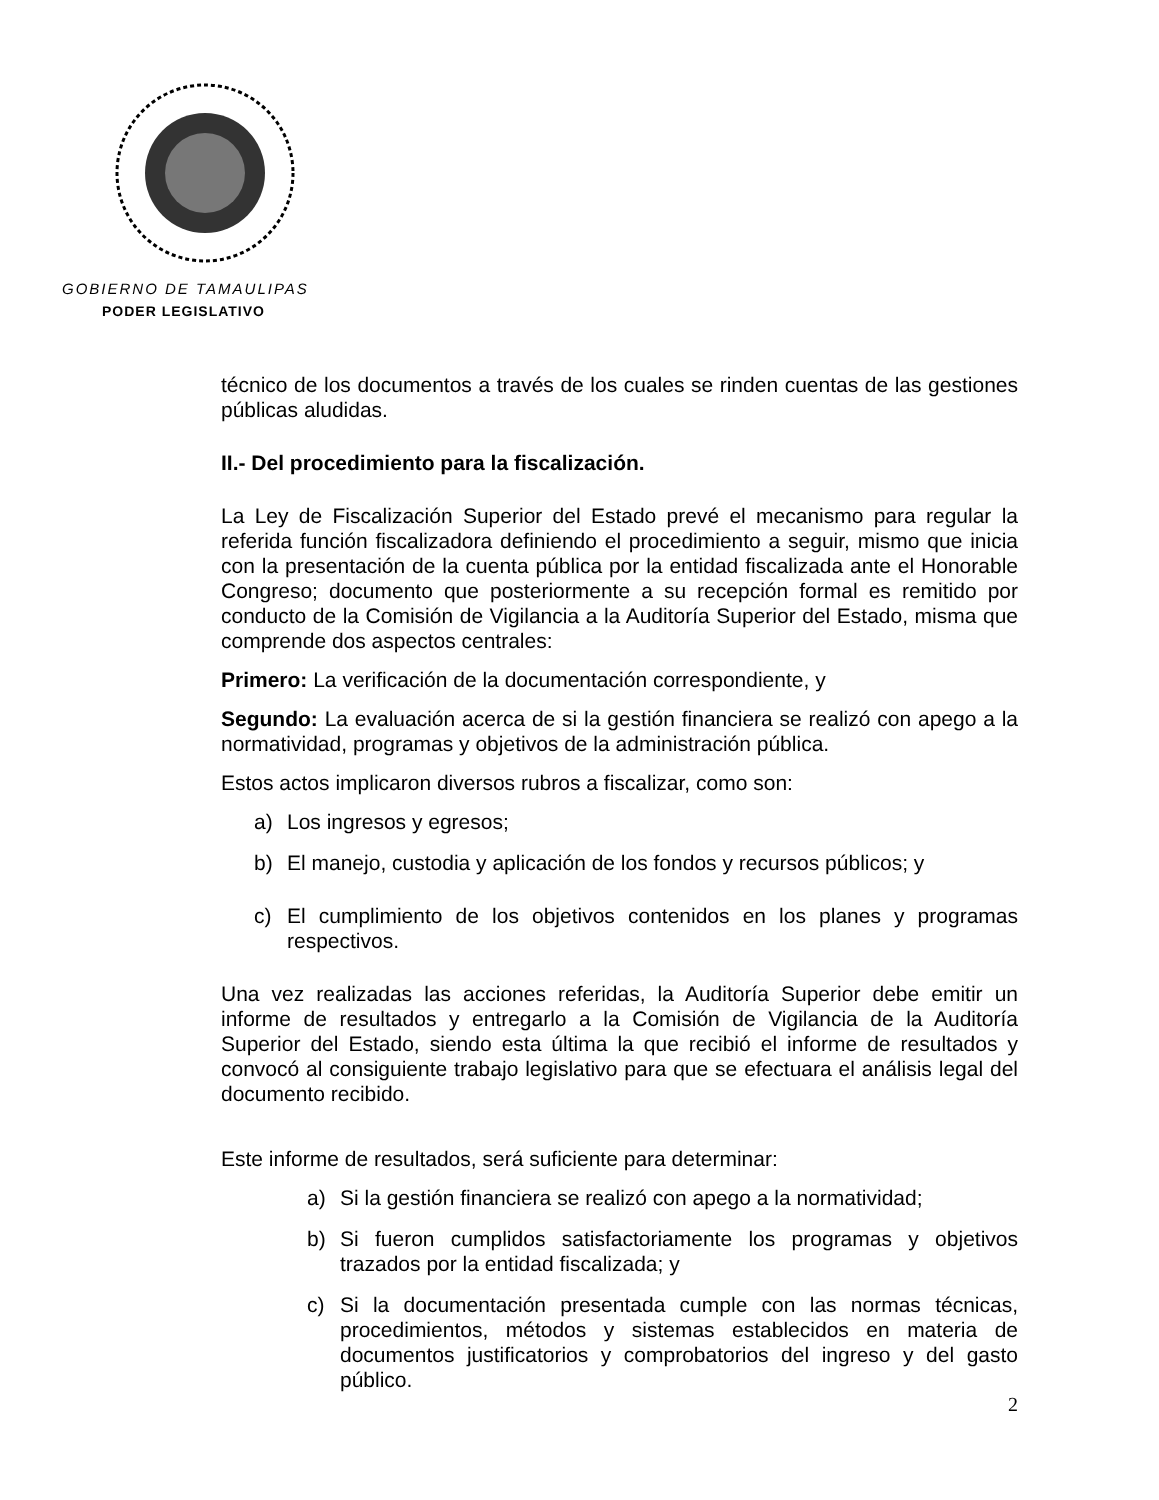GOBIERNO DE TAMAULIPAS
PODER LEGISLATIVO
técnico de los documentos a través de los cuales se rinden cuentas de las gestiones públicas aludidas.
II.- Del procedimiento para la fiscalización.
La Ley de Fiscalización Superior del Estado prevé el mecanismo para regular la referida función fiscalizadora definiendo el procedimiento a seguir, mismo que inicia con la presentación de la cuenta pública por la entidad fiscalizada ante el Honorable Congreso; documento que posteriormente a su recepción formal es remitido por conducto de la Comisión de Vigilancia a la Auditoría Superior del Estado, misma que comprende dos aspectos centrales:
Primero: La verificación de la documentación correspondiente, y
Segundo: La evaluación acerca de si la gestión financiera se realizó con apego a la normatividad, programas y objetivos de la administración pública.
Estos actos implicaron diversos rubros a fiscalizar, como son:
a) Los ingresos y egresos;
b) El manejo, custodia y aplicación de los fondos y recursos públicos; y
c) El cumplimiento de los objetivos contenidos en los planes y programas respectivos.
Una vez realizadas las acciones referidas, la Auditoría Superior debe emitir un informe de resultados y entregarlo a la Comisión de Vigilancia de la Auditoría Superior del Estado, siendo esta última la que recibió el informe de resultados y convocó al consiguiente trabajo legislativo para que se efectuara el análisis legal del documento recibido.
Este informe de resultados, será suficiente para determinar:
a) Si la gestión financiera se realizó con apego a la normatividad;
b) Si fueron cumplidos satisfactoriamente los programas y objetivos trazados por la entidad fiscalizada; y
c) Si la documentación presentada cumple con las normas técnicas, procedimientos, métodos y sistemas establecidos en materia de documentos justificatorios y comprobatorios del ingreso y del gasto público.
2